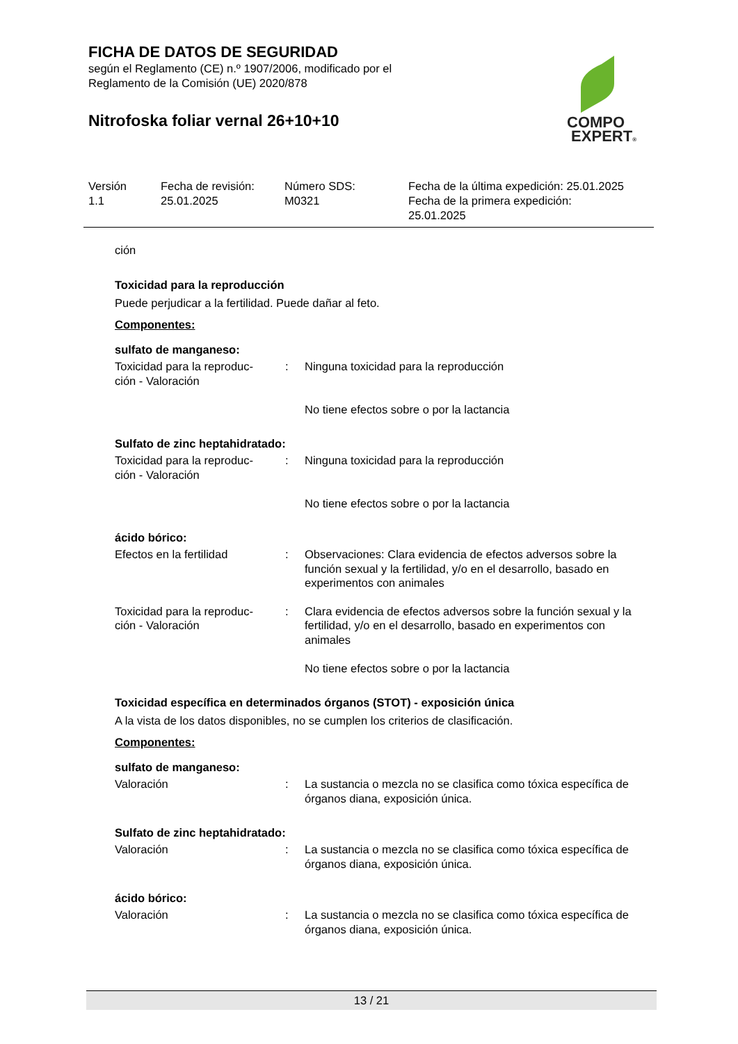FICHA DE DATOS DE SEGURIDAD
según el Reglamento (CE) n.º 1907/2006, modificado por el
Reglamento de la Comisión (UE) 2020/878
Nitrofoska foliar vernal 26+10+10
COMPO
EXPERT®
| Versión 1.1 | Fecha de revisión: 25.01.2025 | Número SDS: M0321 | Fecha de la última expedición: 25.01.2025 Fecha de la primera expedición: 25.01.2025 |
ción
Toxicidad para la reproducción
Puede perjudicar a la fertilidad. Puede dañar al feto.
Componentes:
sulfato de manganeso:
| Toxicidad para la reproduc- ción - Valoración | : | Ninguna toxicidad para la reproducción No tiene efectos sobre o por la lactancia |
Sulfato de zinc heptahidratado:
| Toxicidad para la reproduc- ción - Valoración | : | Ninguna toxicidad para la reproducción No tiene efectos sobre o por la lactancia |
ácido bórico:
| Efectos en la fertilidad | : | Observaciones: Clara evidencia de efectos adversos sobre la función sexual y la fertilidad, y/o en el desarrollo, basado en experimentos con animales |
| Toxicidad para la reproduc- ción - Valoración | : | Clara evidencia de efectos adversos sobre la función sexual y la fertilidad, y/o en el desarrollo, basado en experimentos con animales No tiene efectos sobre o por la lactancia |
Toxicidad específica en determinados órganos (STOT) - exposición única
A la vista de los datos disponibles, no se cumplen los criterios de clasificación.
Componentes:
sulfato de manganeso:
| Valoración | : | La sustancia o mezcla no se clasifica como tóxica específica de órganos diana, exposición única. |
Sulfato de zinc heptahidratado:
| Valoración | : | La sustancia o mezcla no se clasifica como tóxica específica de órganos diana, exposición única. |
ácido bórico:
| Valoración | : | La sustancia o mezcla no se clasifica como tóxica específica de órganos diana, exposición única. |
13 / 21